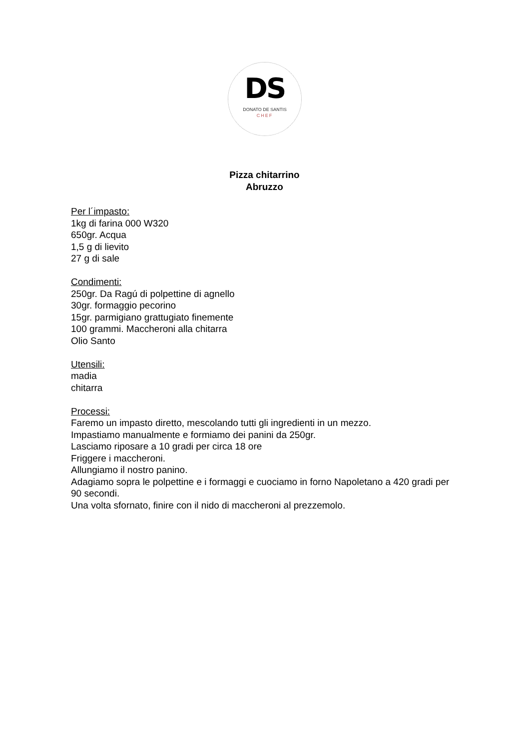DS
DONATO DE SANTIS
CHEF
Pizza chitarrino
Abruzzo
Per l´impasto:
1kg di farina 000 W320
650gr. Acqua
1,5 g di lievito
27 g di sale
Condimenti:
250gr. Da Ragú di polpettine di agnello
30gr. formaggio pecorino
15gr. parmigiano grattugiato finemente
100 grammi. Maccheroni alla chitarra
Olio Santo
Utensili:
madia
chitarra
Processi:
Faremo un impasto diretto, mescolando tutti gli ingredienti in un mezzo.
Impastiamo manualmente e formiamo dei panini da 250gr.
Lasciamo riposare a 10 gradi per circa 18 ore
Friggere i maccheroni.
Allungiamo il nostro panino.
Adagiamo sopra le polpettine e i formaggi e cuociamo in forno Napoletano a 420 gradi per 90 secondi.
Una volta sfornato, finire con il nido di maccheroni al prezzemolo.